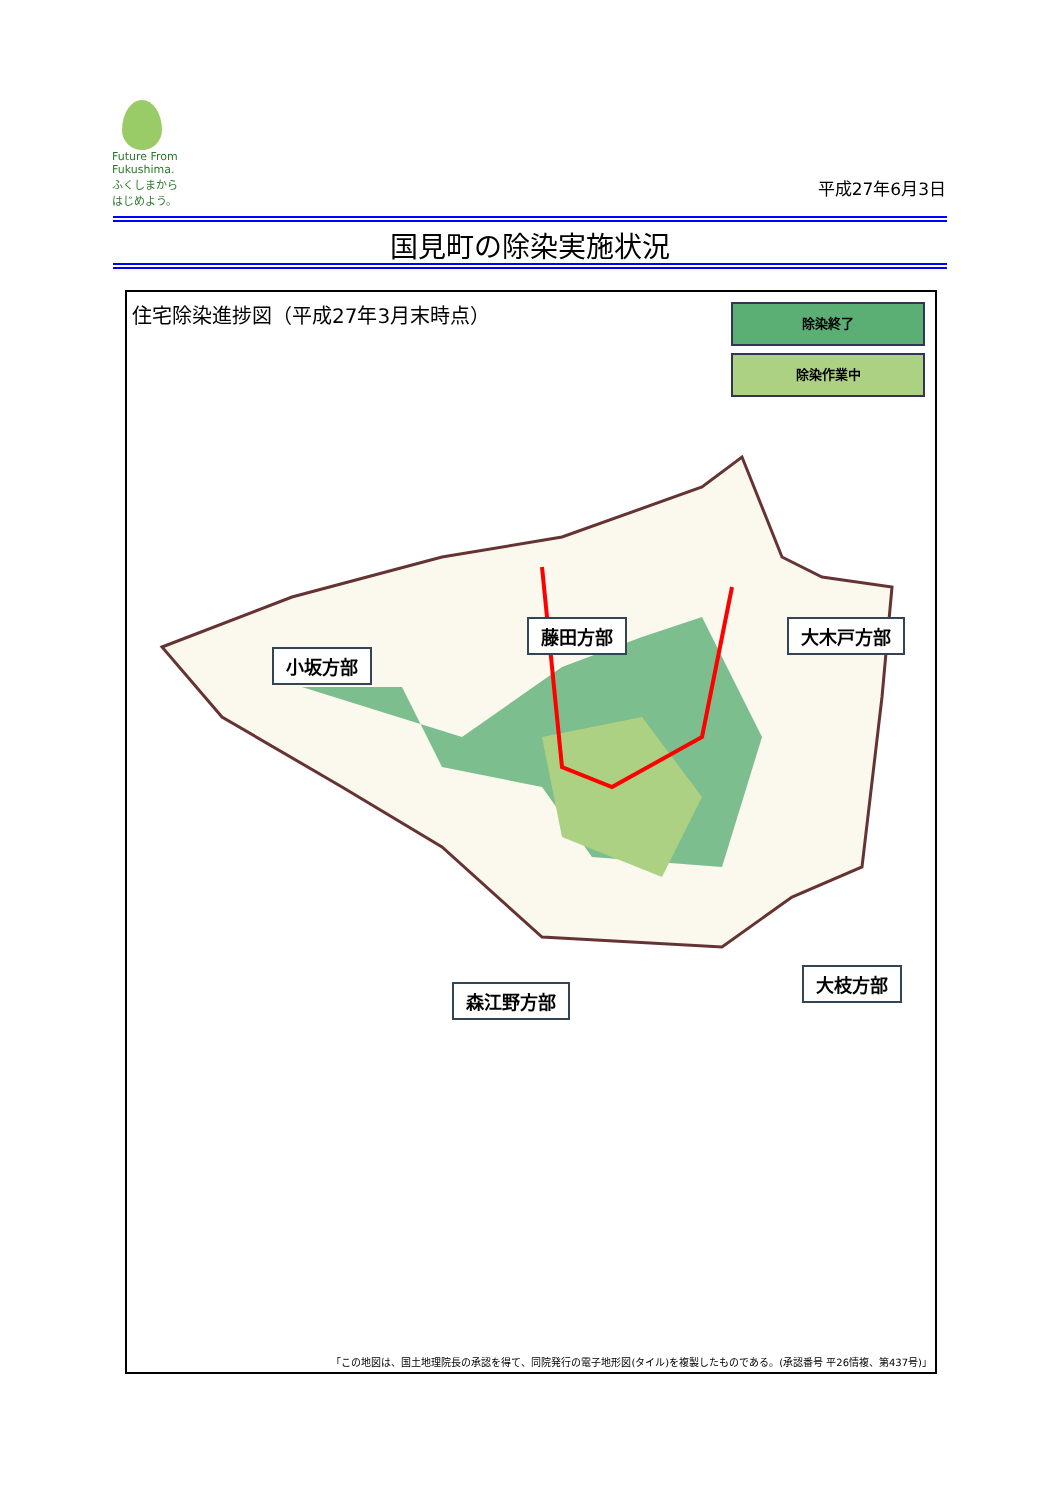Future From Fukushima.
ふくしまから
はじめよう。
平成27年6月3日
国見町の除染実施状況
住宅除染進捗図（平成27年3月末時点） 除染終了
除染作業中
藤田方部 大木戸方部
小坂方部
大枝方部
森江野方部
「この地図は、国土地理院長の承認を得て、同院発行の電子地形図(タイル)を複製したものである。(承認番号 平26情複、第437号)」